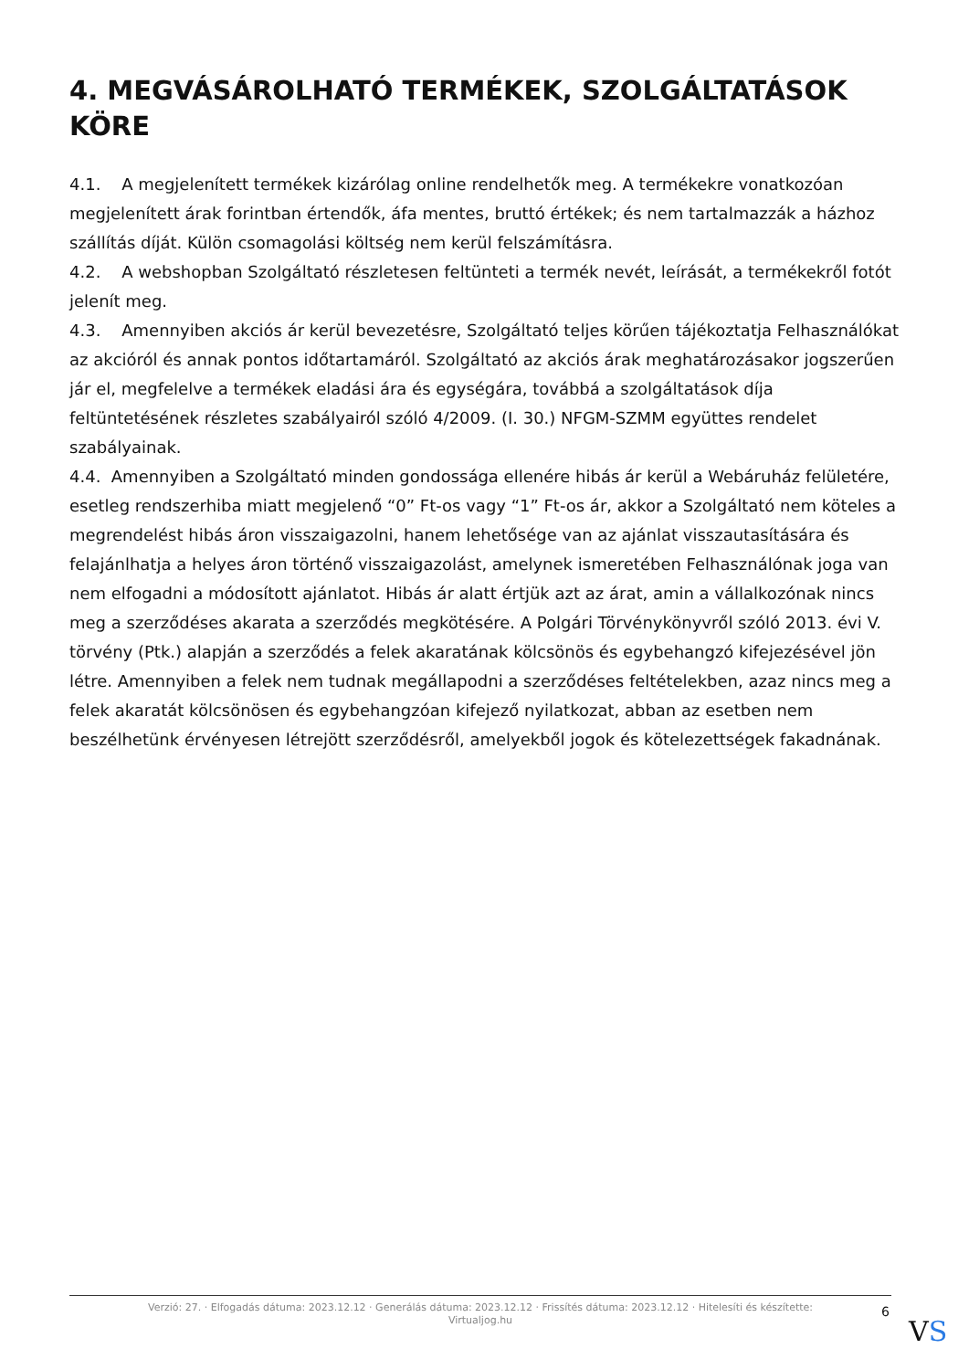4. MEGVÁSÁROLHATÓ TERMÉKEK, SZOLGÁLTATÁSOK KÖRE
4.1. A megjelenített termékek kizárólag online rendelhetők meg. A termékekre vonatkozóan megjelenített árak forintban értendők, áfa mentes, bruttó értékek; és nem tartalmazzák a házhoz szállítás díját. Külön csomagolási költség nem kerül felszámításra.
4.2. A webshopban Szolgáltató részletesen feltünteti a termék nevét, leírását, a termékekről fotót jelenít meg.
4.3. Amennyiben akciós ár kerül bevezetésre, Szolgáltató teljes körűen tájékoztatja Felhasználókat az akcióról és annak pontos időtartamáról. Szolgáltató az akciós árak meghatározásakor jogszerűen jár el, megfelelve a termékek eladási ára és egységára, továbbá a szolgáltatások díja feltüntetésének részletes szabályairól szóló 4/2009. (I. 30.) NFGM-SZMM együttes rendelet szabályainak.
4.4. Amennyiben a Szolgáltató minden gondossága ellenére hibás ár kerül a Webáruház felületére, esetleg rendszerhiba miatt megjelenő “0” Ft-os vagy “1” Ft-os ár, akkor a Szolgáltató nem köteles a megrendelést hibás áron visszaigazolni, hanem lehetősége van az ajánlat visszautasítására és felajánlhatja a helyes áron történő visszaigazolást, amelynek ismeretében Felhasználónak joga van nem elfogadni a módosított ajánlatot. Hibás ár alatt értjük azt az árat, amin a vállalkozónak nincs meg a szerződéses akarata a szerződés megkötésére. A Polgári Törvénykönyvről szóló 2013. évi V. törvény (Ptk.) alapján a szerződés a felek akaratának kölcsönös és egybehangzó kifejezésével jön létre. Amennyiben a felek nem tudnak megállapodni a szerződéses feltételekben, azaz nincs meg a felek akaratát kölcsönösen és egybehangzóan kifejező nyilatkozat, abban az esetben nem beszélhetünk érvényesen létrejött szerződésről, amelyekből jogok és kötelezettségek fakadnának.
Verzió: 27. · Elfogadás dátuma: 2023.12.12 · Generálás dátuma: 2023.12.12 · Frissítés dátuma: 2023.12.12 · Hitelesíti és készítette:
Virtualjog.hu
6
VS